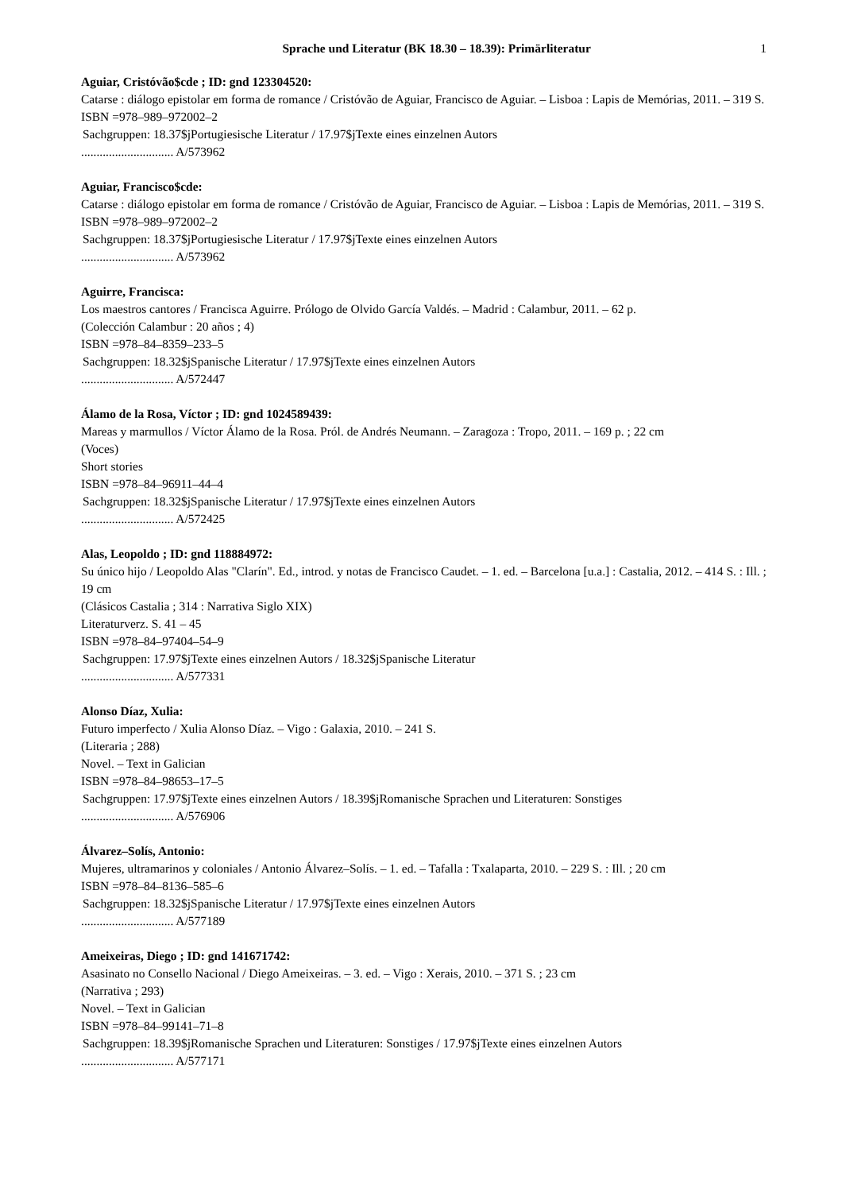Sprache und Literatur (BK 18.30 – 18.39): Primärliteratur 1
Aguiar, Cristóvão$cde ; ID: gnd 123304520:
Catarse : diálogo epistolar em forma de romance / Cristóvão de Aguiar, Francisco de Aguiar. – Lisboa : Lapis de Memórias, 2011. – 319 S.
ISBN =978–989–972002–2
Sachgruppen: 18.37$jPortugiesische Literatur / 17.97$jTexte eines einzelnen Autors
.............................. A/573962
Aguiar, Francisco$cde:
Catarse : diálogo epistolar em forma de romance / Cristóvão de Aguiar, Francisco de Aguiar. – Lisboa : Lapis de Memórias, 2011. – 319 S.
ISBN =978–989–972002–2
Sachgruppen: 18.37$jPortugiesische Literatur / 17.97$jTexte eines einzelnen Autors
.............................. A/573962
Aguirre, Francisca:
Los maestros cantores / Francisca Aguirre. Prólogo de Olvido García Valdés. – Madrid : Calambur, 2011. – 62 p.
(Colección Calambur : 20 años ; 4)
ISBN =978–84–8359–233–5
Sachgruppen: 18.32$jSpanische Literatur / 17.97$jTexte eines einzelnen Autors
.............................. A/572447
Álamo de la Rosa, Víctor ; ID: gnd 1024589439:
Mareas y marmullos / Víctor Álamo de la Rosa. Pról. de Andrés Neumann. – Zaragoza : Tropo, 2011. – 169 p. ; 22 cm
(Voces)
Short stories
ISBN =978–84–96911–44–4
Sachgruppen: 18.32$jSpanische Literatur / 17.97$jTexte eines einzelnen Autors
.............................. A/572425
Alas, Leopoldo ; ID: gnd 118884972:
Su único hijo / Leopoldo Alas "Clarín". Ed., introd. y notas de Francisco Caudet. – 1. ed. – Barcelona [u.a.] : Castalia, 2012. – 414 S. : Ill. ; 19 cm
(Clásicos Castalia ; 314 : Narrativa Siglo XIX)
Literaturverz. S. 41 – 45
ISBN =978–84–97404–54–9
Sachgruppen: 17.97$jTexte eines einzelnen Autors / 18.32$jSpanische Literatur
.............................. A/577331
Alonso Díaz, Xulia:
Futuro imperfecto / Xulia Alonso Díaz. – Vigo : Galaxia, 2010. – 241 S.
(Literaria ; 288)
Novel. – Text in Galician
ISBN =978–84–98653–17–5
Sachgruppen: 17.97$jTexte eines einzelnen Autors / 18.39$jRomanische Sprachen und Literaturen: Sonstiges
.............................. A/576906
Álvarez–Solís, Antonio:
Mujeres, ultramarinos y coloniales / Antonio Álvarez–Solís. – 1. ed. – Tafalla : Txalaparta, 2010. – 229 S. : Ill. ; 20 cm
ISBN =978–84–8136–585–6
Sachgruppen: 18.32$jSpanische Literatur / 17.97$jTexte eines einzelnen Autors
.............................. A/577189
Ameixeiras, Diego ; ID: gnd 141671742:
Asasinato no Consello Nacional / Diego Ameixeiras. – 3. ed. – Vigo : Xerais, 2010. – 371 S. ; 23 cm
(Narrativa ; 293)
Novel. – Text in Galician
ISBN =978–84–99141–71–8
Sachgruppen: 18.39$jRomanische Sprachen und Literaturen: Sonstiges / 17.97$jTexte eines einzelnen Autors
.............................. A/577171